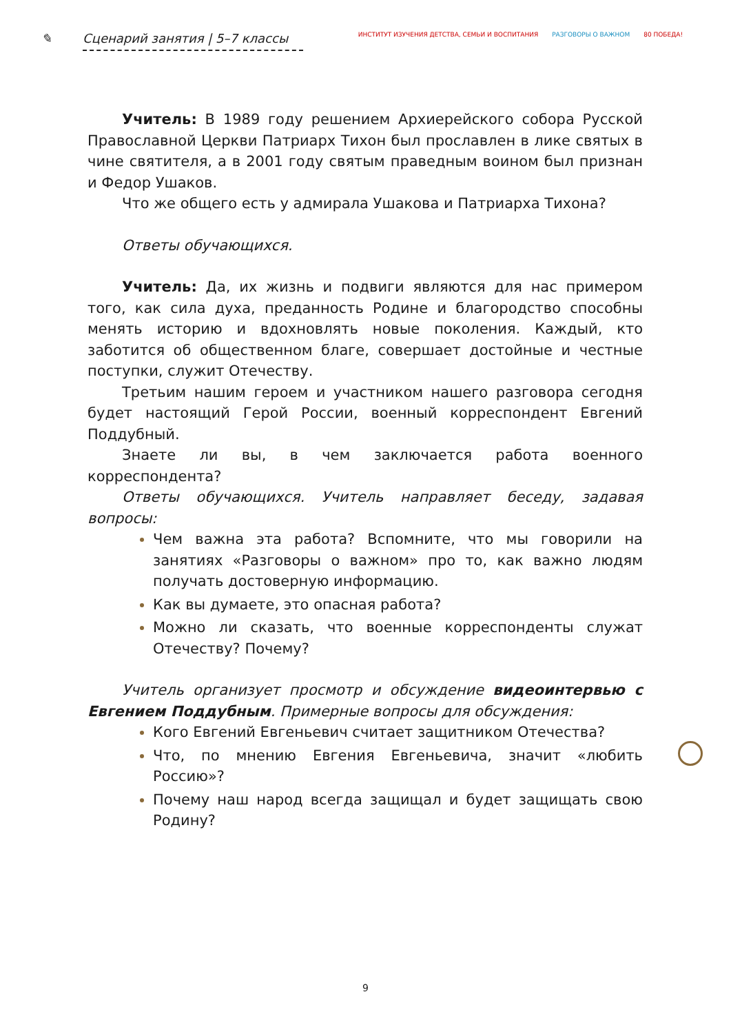✎ Сценарий занятия | 5–7 классы
ИНСТИТУТ ИЗУЧЕНИЯ ДЕТСТВА, СЕМЬИ И ВОСПИТАНИЯ РАЗГОВОРЫ О ВАЖНОМ 80 ПОБЕДА!
Учитель: В 1989 году решением Архиерейского собора Русской Православной Церкви Патриарх Тихон был прославлен в лике святых в чине святителя, а в 2001 году святым праведным воином был признан и Федор Ушаков.
Что же общего есть у адмирала Ушакова и Патриарха Тихона?
Ответы обучающихся.
Учитель: Да, их жизнь и подвиги являются для нас примером того, как сила духа, преданность Родине и благородство способны менять историю и вдохновлять новые поколения. Каждый, кто заботится об общественном благе, совершает достойные и честные поступки, служит Отечеству.
Третьим нашим героем и участником нашего разговора сегодня будет настоящий Герой России, военный корреспондент Евгений Поддубный.
Знаете ли вы, в чем заключается работа военного корреспондента?
Ответы обучающихся. Учитель направляет беседу, задавая вопросы:
Чем важна эта работа? Вспомните, что мы говорили на занятиях «Разговоры о важном» про то, как важно людям получать достоверную информацию.
Как вы думаете, это опасная работа?
Можно ли сказать, что военные корреспонденты служат Отечеству? Почему?
Учитель организует просмотр и обсуждение видеоинтервью с Евгением Поддубным. Примерные вопросы для обсуждения:
Кого Евгений Евгеньевич считает защитником Отечества?
Что, по мнению Евгения Евгеньевича, значит «любить Россию»?
Почему наш народ всегда защищал и будет защищать свою Родину?
9